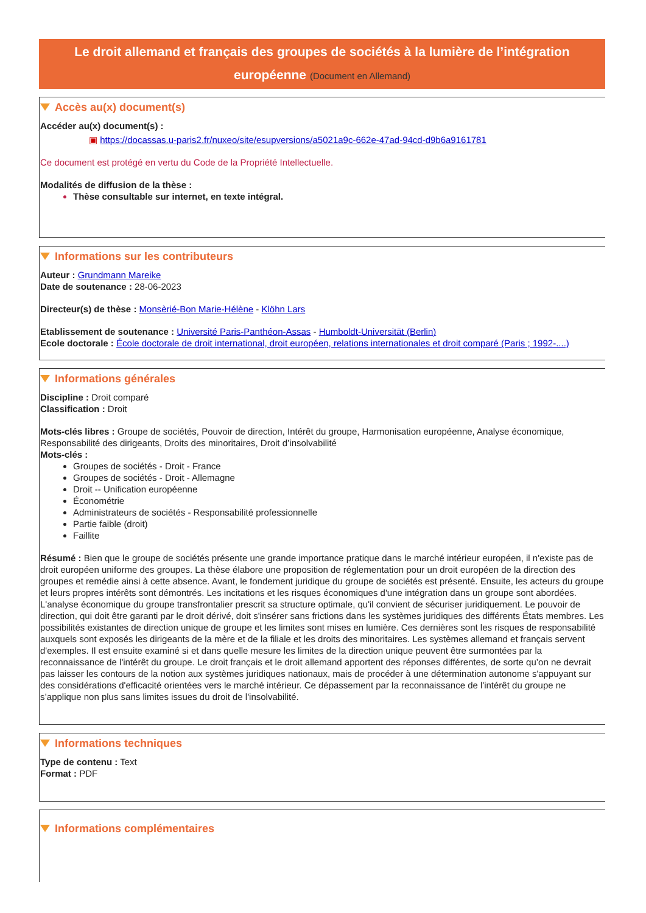Le droit allemand et français des groupes de sociétés à la lumière de l’intégration européenne (Document en Allemand)
Accès au(x) document(s)
Accéder au(x) document(s) :
▣ https://docassas.u-paris2.fr/nuxeo/site/esupversions/a5021a9c-662e-47ad-94cd-d9b6a9161781
Ce document est protégé en vertu du Code de la Propriété Intellectuelle.
Modalités de diffusion de la thèse :
Thèse consultable sur internet, en texte intégral.
Informations sur les contributeurs
Auteur : Grundmann Mareike
Date de soutenance : 28-06-2023
Directeur(s) de thèse : Monsèrié-Bon Marie-Hélène - Klöhn Lars
Etablissement de soutenance : Université Paris-Panthéon-Assas - Humboldt-Universität (Berlin)
Ecole doctorale : École doctorale de droit international, droit européen, relations internationales et droit comparé (Paris ; 1992-....)
Informations générales
Discipline : Droit comparé
Classification : Droit
Mots-clés libres : Groupe de sociétés, Pouvoir de direction, Intérêt du groupe, Harmonisation européenne, Analyse économique, Responsabilité des dirigeants, Droits des minoritaires, Droit d’insolvabilité
Mots-clés :
Groupes de sociétés - Droit - France
Groupes de sociétés - Droit - Allemagne
Droit -- Unification européenne
Économétrie
Administrateurs de sociétés - Responsabilité professionnelle
Partie faible (droit)
Faillite
Résumé : Bien que le groupe de sociétés présente une grande importance pratique dans le marché intérieur européen, il n'existe pas de droit européen uniforme des groupes. La thèse élabore une proposition de réglementation pour un droit européen de la direction des groupes et remédie ainsi à cette absence. Avant, le fondement juridique du groupe de sociétés est présenté. Ensuite, les acteurs du groupe et leurs propres intérêts sont démontrés. Les incitations et les risques économiques d'une intégration dans un groupe sont abordées. L'analyse économique du groupe transfrontalier prescrit sa structure optimale, qu'il convient de sécuriser juridiquement. Le pouvoir de direction, qui doit être garanti par le droit dérivé, doit s'insérer sans frictions dans les systèmes juridiques des différents États membres. Les possibilités existantes de direction unique de groupe et les limites sont mises en lumière. Ces dernières sont les risques de responsabilité auxquels sont exposés les dirigeants de la mère et de la filiale et les droits des minoritaires. Les systèmes allemand et français servent d'exemples. Il est ensuite examiné si et dans quelle mesure les limites de la direction unique peuvent être surmontées par la reconnaissance de l'intérêt du groupe. Le droit français et le droit allemand apportent des réponses différentes, de sorte qu’on ne devrait pas laisser les contours de la notion aux systèmes juridiques nationaux, mais de procéder à une détermination autonome s'appuyant sur des considérations d'efficacité orientées vers le marché intérieur. Ce dépassement par la reconnaissance de l'intérêt du groupe ne s’applique non plus sans limites issues du droit de l'insolvabilité.
Informations techniques
Type de contenu : Text
Format : PDF
Informations complémentaires